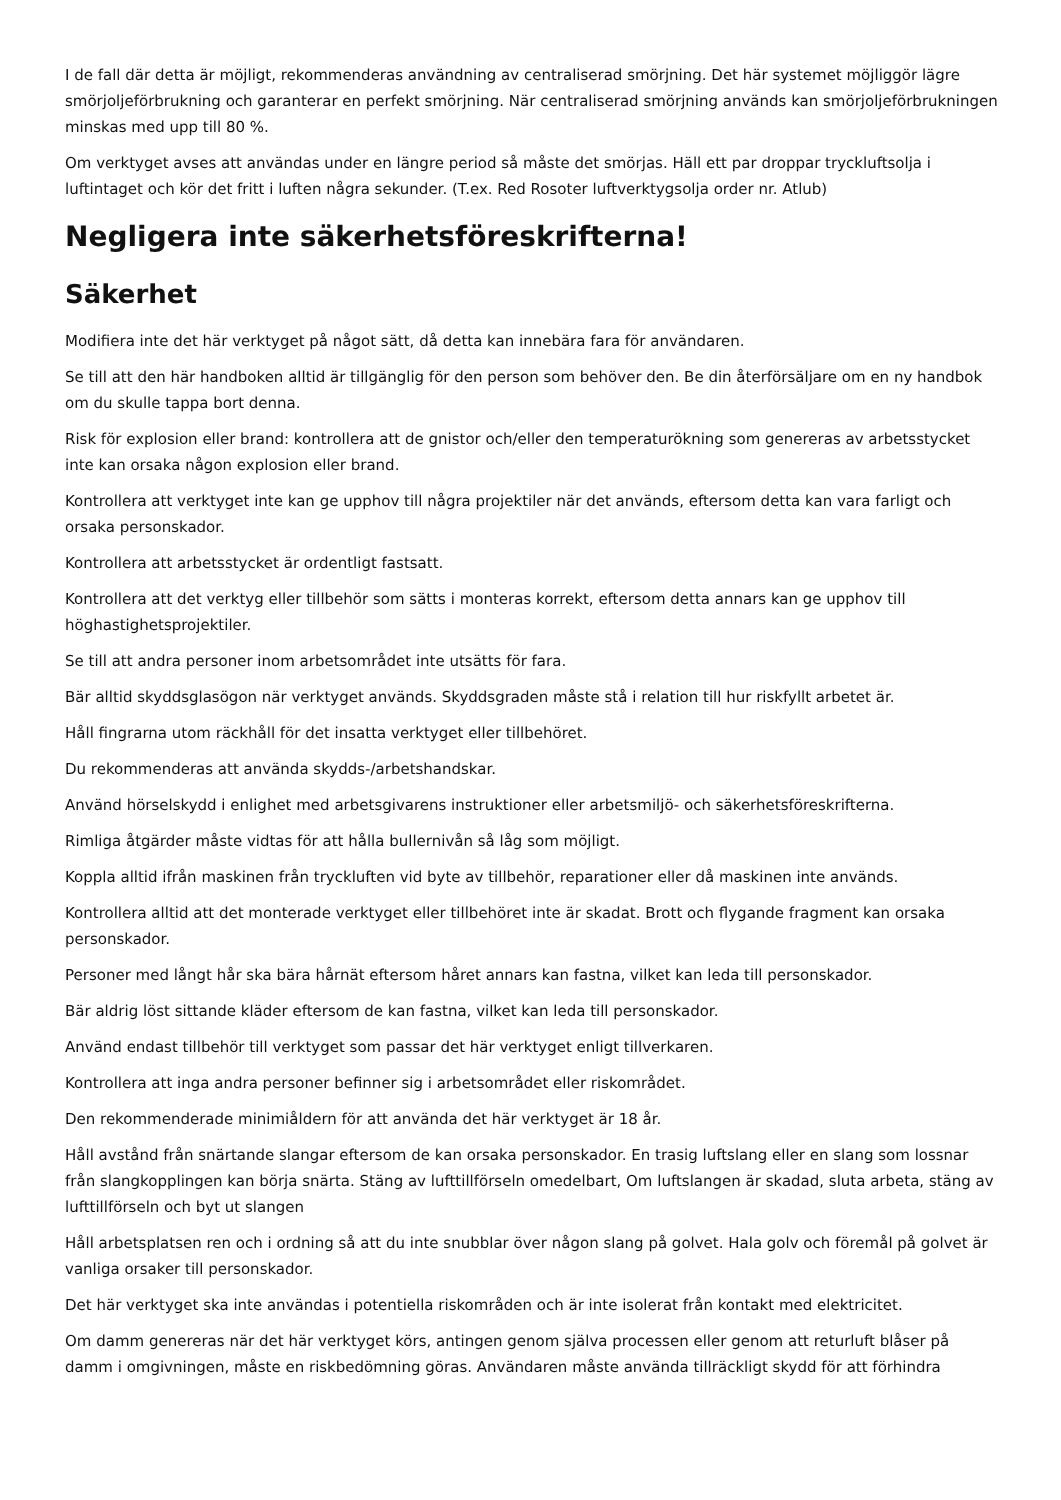I de fall där detta är möjligt, rekommenderas användning av centraliserad smörjning. Det här systemet möjliggör lägre smörjoljeförbrukning och garanterar en perfekt smörjning. När centraliserad smörjning används kan smörjoljeförbrukningen minskas med upp till 80 %.
Om verktyget avses att användas under en längre period så måste det smörjas. Häll ett par droppar tryckluftsolja i luftintaget och kör det fritt i luften några sekunder. (T.ex. Red Rosoter luftverktygsolja order nr. Atlub)
Negligera inte säkerhetsföreskrifterna!
Säkerhet
Modifiera inte det här verktyget på något sätt, då detta kan innebära fara för användaren.
Se till att den här handboken alltid är tillgänglig för den person som behöver den. Be din återförsäljare om en ny handbok om du skulle tappa bort denna.
Risk för explosion eller brand: kontrollera att de gnistor och/eller den temperaturökning som genereras av arbetsstycket inte kan orsaka någon explosion eller brand.
Kontrollera att verktyget inte kan ge upphov till några projektiler när det används, eftersom detta kan vara farligt och orsaka personskador.
Kontrollera att arbetsstycket är ordentligt fastsatt.
Kontrollera att det verktyg eller tillbehör som sätts i monteras korrekt, eftersom detta annars kan ge upphov till höghastighetsprojektiler.
Se till att andra personer inom arbetsområdet inte utsätts för fara.
Bär alltid skyddsglasögon när verktyget används. Skyddsgraden måste stå i relation till hur riskfyllt arbetet är.
Håll fingrarna utom räckhåll för det insatta verktyget eller tillbehöret.
Du rekommenderas att använda skydds-/arbetshandskar.
Använd hörselskydd i enlighet med arbetsgivarens instruktioner eller arbetsmiljö- och säkerhetsföreskrifterna.
Rimliga åtgärder måste vidtas för att hålla bullernivån så låg som möjligt.
Koppla alltid ifrån maskinen från tryckluften vid byte av tillbehör, reparationer eller då maskinen inte används.
Kontrollera alltid att det monterade verktyget eller tillbehöret inte är skadat. Brott och flygande fragment kan orsaka personskador.
Personer med långt hår ska bära hårnät eftersom håret annars kan fastna, vilket kan leda till personskador.
Bär aldrig löst sittande kläder eftersom de kan fastna, vilket kan leda till personskador.
Använd endast tillbehör till verktyget som passar det här verktyget enligt tillverkaren.
Kontrollera att inga andra personer befinner sig i arbetsområdet eller riskområdet.
Den rekommenderade minimiåldern för att använda det här verktyget är 18 år.
Håll avstånd från snärtande slangar eftersom de kan orsaka personskador. En trasig luftslang eller en slang som lossnar från slangkopplingen kan börja snärta. Stäng av lufttillförseln omedelbart, Om luftslangen är skadad, sluta arbeta, stäng av lufttillförseln och byt ut slangen
Håll arbetsplatsen ren och i ordning så att du inte snubblar över någon slang på golvet. Hala golv och föremål på golvet är vanliga orsaker till personskador.
Det här verktyget ska inte användas i potentiella riskområden och är inte isolerat från kontakt med elektricitet.
Om damm genereras när det här verktyget körs, antingen genom själva processen eller genom att returluft blåser på damm i omgivningen, måste en riskbedömning göras. Användaren måste använda tillräckligt skydd för att förhindra